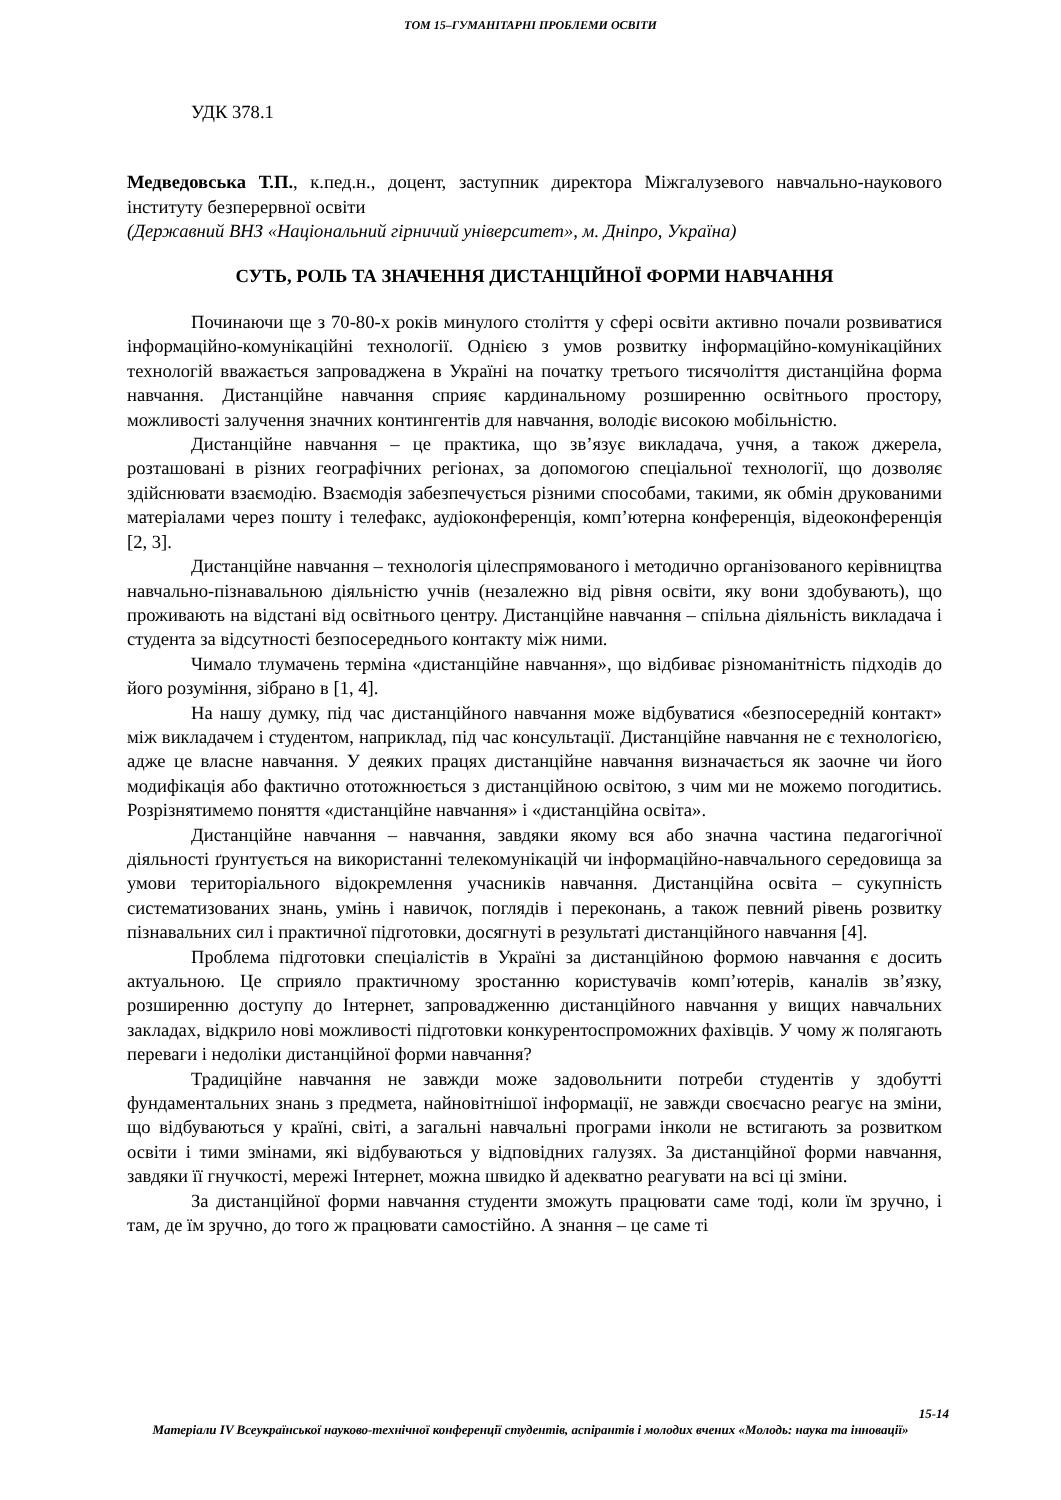ТОМ 15–ГУМАНІТАРНІ ПРОБЛЕМИ ОСВІТИ
УДК 378.1
Медведовська Т.П., к.пед.н., доцент, заступник директора Міжгалузевого навчально-наукового інституту безперервної освіти
(Державний ВНЗ «Національний гірничий університет», м. Дніпро, Україна)
СУТЬ, РОЛЬ ТА ЗНАЧЕННЯ ДИСТАНЦІЙНОЇ ФОРМИ НАВЧАННЯ
Починаючи ще з 70-80-х років минулого століття у сфері освіти активно почали розвиватися інформаційно-комунікаційні технології. Однією з умов розвитку інформаційно-комунікаційних технологій вважається запроваджена в Україні на початку третього тисячоліття дистанційна форма навчання. Дистанційне навчання сприяє кардинальному розширенню освітнього простору, можливості залучення значних контингентів для навчання, володіє високою мобільністю.
Дистанційне навчання – це практика, що зв’язує викладача, учня, а також джерела, розташовані в різних географічних регіонах, за допомогою спеціальної технології, що дозволяє здійснювати взаємодію. Взаємодія забезпечується різними способами, такими, як обмін друкованими матеріалами через пошту і телефакс, аудіоконференція, комп’ютерна конференція, відеоконференція [2, 3].
Дистанційне навчання – технологія цілеспрямованого і методично організованого керівництва навчально-пізнавальною діяльністю учнів (незалежно від рівня освіти, яку вони здобувають), що проживають на відстані від освітнього центру. Дистанційне навчання – спільна діяльність викладача і студента за відсутності безпосереднього контакту між ними.
Чимало тлумачень терміна «дистанційне навчання», що відбиває різноманітність підходів до його розуміння, зібрано в [1, 4].
На нашу думку, під час дистанційного навчання може відбуватися «безпосередній контакт» між викладачем і студентом, наприклад, під час консультації. Дистанційне навчання не є технологією, адже це власне навчання. У деяких працях дистанційне навчання визначається як заочне чи його модифікація або фактично ототожнюється з дистанційною освітою, з чим ми не можемо погодитись. Розрізнятимемо поняття «дистанційне навчання» і «дистанційна освіта».
Дистанційне навчання – навчання, завдяки якому вся або значна частина педагогічної діяльності ґрунтується на використанні телекомунікацій чи інформаційно-навчального середовища за умови територіального відокремлення учасників навчання. Дистанційна освіта – сукупність систематизованих знань, умінь і навичок, поглядів і переконань, а також певний рівень розвитку пізнавальних сил і практичної підготовки, досягнуті в результаті дистанційного навчання [4].
Проблема підготовки спеціалістів в Україні за дистанційною формою навчання є досить актуальною. Це сприяло практичному зростанню користувачів комп’ютерів, каналів зв’язку, розширенню доступу до Інтернет, запровадженню дистанційного навчання у вищих навчальних закладах, відкрило нові можливості підготовки конкурентоспроможних фахівців. У чому ж полягають переваги і недоліки дистанційної форми навчання?
Традиційне навчання не завжди може задовольнити потреби студентів у здобутті фундаментальних знань з предмета, найновітнішої інформації, не завжди своєчасно реагує на зміни, що відбуваються у країні, світі, а загальні навчальні програми інколи не встигають за розвитком освіти і тими змінами, які відбуваються у відповідних галузях. За дистанційної форми навчання, завдяки її гнучкості, мережі Інтернет, можна швидко й адекватно реагувати на всі ці зміни.
За дистанційної форми навчання студенти зможуть працювати саме тоді, коли їм зручно, і там, де їм зручно, до того ж працювати самостійно. А знання – це саме ті
15-14
Матеріали IV Всеукраїнської науково-технічної конференції студентів, аспірантів і молодих вчених «Молодь: наука та інновації»